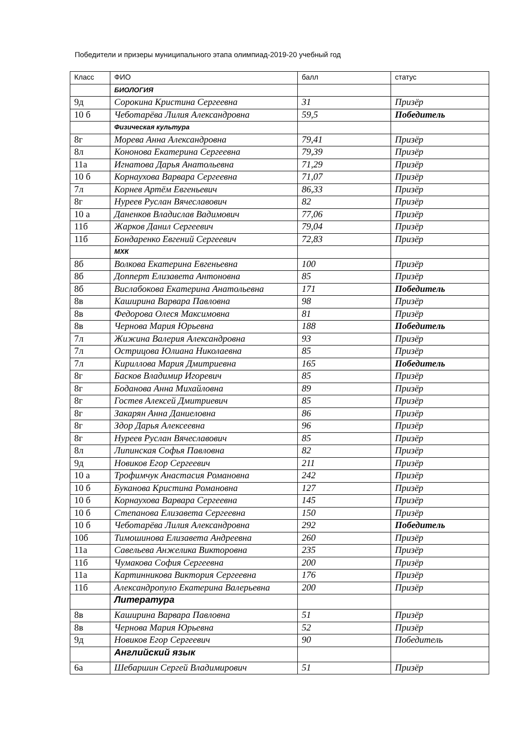Победители и призеры муниципального этапа олимпиад-2019-20 учебный год
| Класс | ФИО | балл | статус |
| | БИОЛОГИЯ | | |
| 9д | Сорокина Кристина Сергеевна | 31 | Призёр |
| 10 б | Чеботарёва Лилия Александровна | 59,5 | Победитель |
| | Физическая культура | | |
| 8г | Морева Анна Александровна | 79,41 | Призёр |
| 8л | Кононова Екатерина Сергеевна | 79,39 | Призёр |
| 11а | Игнатова Дарья Анатольевна | 71,29 | Призёр |
| 10 б | Корнаухова Варвара Сергеевна | 71,07 | Призёр |
| 7л | Корнев Артём Евгеньевич | 86,33 | Призёр |
| 8г | Нуреев Руслан Вячеславович | 82 | Призёр |
| 10 а | Даненков Владислав Вадимович | 77,06 | Призёр |
| 11б | Жарков Данил Сергеевич | 79,04 | Призёр |
| 11б | Бондаренко Евгений Сергеевич | 72,83 | Призёр |
| | МХК | | |
| 8б | Волкова Екатерина Евгеньевна | 100 | Призёр |
| 8б | Допперт Елизавета Антоновна | 85 | Призёр |
| 8б | Вислабокова Екатерина Анатольевна | 171 | Победитель |
| 8в | Каширина Варвара Павловна | 98 | Призёр |
| 8в | Федорова Олеся Максимовна | 81 | Призёр |
| 8в | Чернова Мария Юрьевна | 188 | Победитель |
| 7л | Жижина Валерия Александровна | 93 | Призёр |
| 7л | Острицова Юлиана Николаевна | 85 | Призёр |
| 7л | Кириллова Мария Дмитриевна | 165 | Победитель |
| 8г | Басков Владимир Игоревич | 85 | Призёр |
| 8г | Боданова Анна Михайловна | 89 | Призёр |
| 8г | Гостев Алексей Дмитриевич | 85 | Призёр |
| 8г | Закарян Анна Даниеловна | 86 | Призёр |
| 8г | Здор Дарья Алексеевна | 96 | Призёр |
| 8г | Нуреев Руслан Вячеславович | 85 | Призёр |
| 8л | Липинская Софья Павловна | 82 | Призёр |
| 9д | Новиков Егор Сергеевич | 211 | Призёр |
| 10 а | Трофимчук Анастасия Романовна | 242 | Призёр |
| 10 б | Буканова Кристина Романовна | 127 | Призёр |
| 10 б | Корнаухова Варвара Сергеевна | 145 | Призёр |
| 10 б | Степанова Елизавета Сергеевна | 150 | Призёр |
| 10 б | Чеботарёва Лилия Александровна | 292 | Победитель |
| 10б | Тимошинова Елизавета Андреевна | 260 | Призёр |
| 11а | Савельева Анжелика Викторовна | 235 | Призёр |
| 11б | Чумакова София Сергеевна | 200 | Призёр |
| 11а | Картинникова Виктория Сергеевна | 176 | Призёр |
| 11б | Александропуло Екатерина Валерьевна | 200 | Призёр |
| | Литература | | |
| 8в | Каширина Варвара Павловна | 51 | Призёр |
| 8в | Чернова Мария Юрьевна | 52 | Призёр |
| 9д | Новиков Егор Сергеевич | 90 | Победитель |
| | Английский язык | | |
| 6а | Шебаршин Сергей Владимирович | 51 | Призёр |